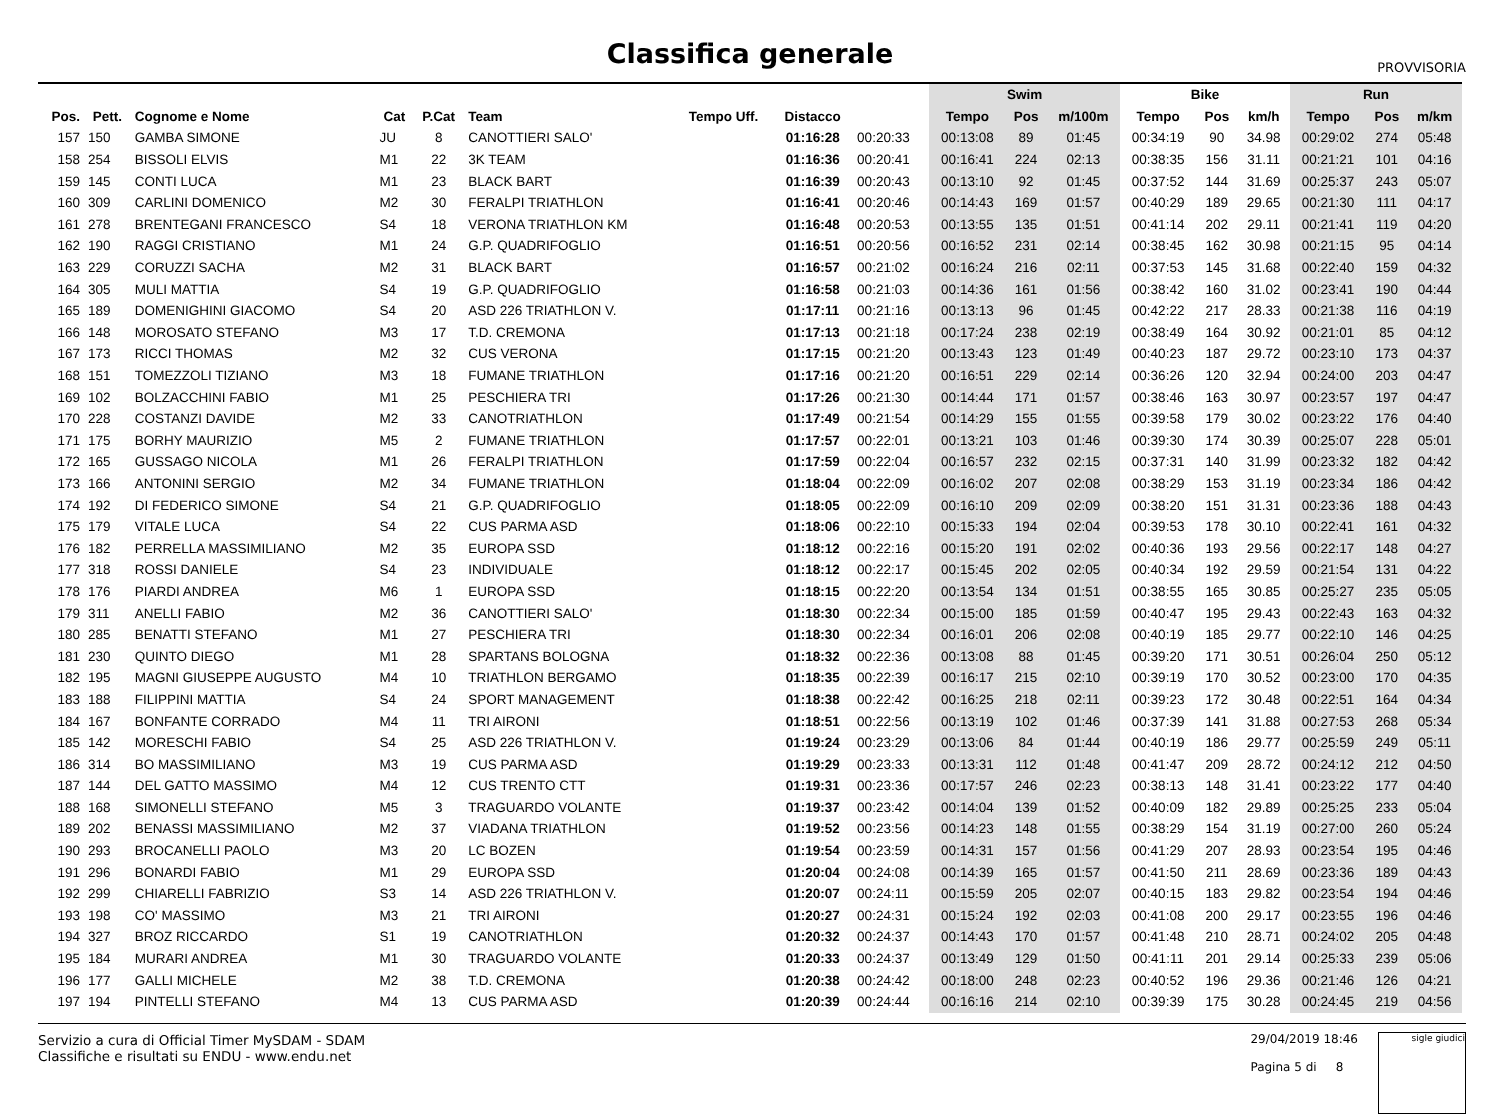Classifica generale
PROVVISORIA
| | | | | | | | | | Swim | | | Bike | | | Run | | |
| --- | --- | --- | --- | --- | --- | --- | --- | --- | --- | --- | --- | --- | --- | --- | --- | --- | --- |
| Pos. | Pett. | Cognome e Nome | Cat | P.Cat | Team | Tempo Uff. | Distacco | | Tempo | Pos | m/100m | Tempo | Pos | km/h | Tempo | Pos | m/km |
| 157 | 150 | GAMBA SIMONE | JU | 8 | CANOTTIERI SALO' | | 01:16:28 | 00:20:33 | 00:13:08 | 89 | 01:45 | 00:34:19 | 90 | 34.98 | 00:29:02 | 274 | 05:48 |
| 158 | 254 | BISSOLI ELVIS | M1 | 22 | 3K TEAM | | 01:16:36 | 00:20:41 | 00:16:41 | 224 | 02:13 | 00:38:35 | 156 | 31.11 | 00:21:21 | 101 | 04:16 |
| 159 | 145 | CONTI LUCA | M1 | 23 | BLACK BART | | 01:16:39 | 00:20:43 | 00:13:10 | 92 | 01:45 | 00:37:52 | 144 | 31.69 | 00:25:37 | 243 | 05:07 |
| 160 | 309 | CARLINI DOMENICO | M2 | 30 | FERALPI TRIATHLON | | 01:16:41 | 00:20:46 | 00:14:43 | 169 | 01:57 | 00:40:29 | 189 | 29.65 | 00:21:30 | 111 | 04:17 |
| 161 | 278 | BRENTEGANI FRANCESCO | S4 | 18 | VERONA TRIATHLON KM | | 01:16:48 | 00:20:53 | 00:13:55 | 135 | 01:51 | 00:41:14 | 202 | 29.11 | 00:21:41 | 119 | 04:20 |
| 162 | 190 | RAGGI CRISTIANO | M1 | 24 | G.P. QUADRIFOGLIO | | 01:16:51 | 00:20:56 | 00:16:52 | 231 | 02:14 | 00:38:45 | 162 | 30.98 | 00:21:15 | 95 | 04:14 |
| 163 | 229 | CORUZZI SACHA | M2 | 31 | BLACK BART | | 01:16:57 | 00:21:02 | 00:16:24 | 216 | 02:11 | 00:37:53 | 145 | 31.68 | 00:22:40 | 159 | 04:32 |
| 164 | 305 | MULI MATTIA | S4 | 19 | G.P. QUADRIFOGLIO | | 01:16:58 | 00:21:03 | 00:14:36 | 161 | 01:56 | 00:38:42 | 160 | 31.02 | 00:23:41 | 190 | 04:44 |
| 165 | 189 | DOMENIGHINI GIACOMO | S4 | 20 | ASD 226 TRIATHLON V. | | 01:17:11 | 00:21:16 | 00:13:13 | 96 | 01:45 | 00:42:22 | 217 | 28.33 | 00:21:38 | 116 | 04:19 |
| 166 | 148 | MOROSATO STEFANO | M3 | 17 | T.D. CREMONA | | 01:17:13 | 00:21:18 | 00:17:24 | 238 | 02:19 | 00:38:49 | 164 | 30.92 | 00:21:01 | 85 | 04:12 |
| 167 | 173 | RICCI THOMAS | M2 | 32 | CUS VERONA | | 01:17:15 | 00:21:20 | 00:13:43 | 123 | 01:49 | 00:40:23 | 187 | 29.72 | 00:23:10 | 173 | 04:37 |
| 168 | 151 | TOMEZZOLI TIZIANO | M3 | 18 | FUMANE TRIATHLON | | 01:17:16 | 00:21:20 | 00:16:51 | 229 | 02:14 | 00:36:26 | 120 | 32.94 | 00:24:00 | 203 | 04:47 |
| 169 | 102 | BOLZACCHINI FABIO | M1 | 25 | PESCHIERA TRI | | 01:17:26 | 00:21:30 | 00:14:44 | 171 | 01:57 | 00:38:46 | 163 | 30.97 | 00:23:57 | 197 | 04:47 |
| 170 | 228 | COSTANZI DAVIDE | M2 | 33 | CANOTRIATHLON | | 01:17:49 | 00:21:54 | 00:14:29 | 155 | 01:55 | 00:39:58 | 179 | 30.02 | 00:23:22 | 176 | 04:40 |
| 171 | 175 | BORHY MAURIZIO | M5 | 2 | FUMANE TRIATHLON | | 01:17:57 | 00:22:01 | 00:13:21 | 103 | 01:46 | 00:39:30 | 174 | 30.39 | 00:25:07 | 228 | 05:01 |
| 172 | 165 | GUSSAGO NICOLA | M1 | 26 | FERALPI TRIATHLON | | 01:17:59 | 00:22:04 | 00:16:57 | 232 | 02:15 | 00:37:31 | 140 | 31.99 | 00:23:32 | 182 | 04:42 |
| 173 | 166 | ANTONINI SERGIO | M2 | 34 | FUMANE TRIATHLON | | 01:18:04 | 00:22:09 | 00:16:02 | 207 | 02:08 | 00:38:29 | 153 | 31.19 | 00:23:34 | 186 | 04:42 |
| 174 | 192 | DI FEDERICO SIMONE | S4 | 21 | G.P. QUADRIFOGLIO | | 01:18:05 | 00:22:09 | 00:16:10 | 209 | 02:09 | 00:38:20 | 151 | 31.31 | 00:23:36 | 188 | 04:43 |
| 175 | 179 | VITALE LUCA | S4 | 22 | CUS PARMA ASD | | 01:18:06 | 00:22:10 | 00:15:33 | 194 | 02:04 | 00:39:53 | 178 | 30.10 | 00:22:41 | 161 | 04:32 |
| 176 | 182 | PERRELLA MASSIMILIANO | M2 | 35 | EUROPA SSD | | 01:18:12 | 00:22:16 | 00:15:20 | 191 | 02:02 | 00:40:36 | 193 | 29.56 | 00:22:17 | 148 | 04:27 |
| 177 | 318 | ROSSI DANIELE | S4 | 23 | INDIVIDUALE | | 01:18:12 | 00:22:17 | 00:15:45 | 202 | 02:05 | 00:40:34 | 192 | 29.59 | 00:21:54 | 131 | 04:22 |
| 178 | 176 | PIARDI ANDREA | M6 | 1 | EUROPA SSD | | 01:18:15 | 00:22:20 | 00:13:54 | 134 | 01:51 | 00:38:55 | 165 | 30.85 | 00:25:27 | 235 | 05:05 |
| 179 | 311 | ANELLI FABIO | M2 | 36 | CANOTTIERI SALO' | | 01:18:30 | 00:22:34 | 00:15:00 | 185 | 01:59 | 00:40:47 | 195 | 29.43 | 00:22:43 | 163 | 04:32 |
| 180 | 285 | BENATTI STEFANO | M1 | 27 | PESCHIERA TRI | | 01:18:30 | 00:22:34 | 00:16:01 | 206 | 02:08 | 00:40:19 | 185 | 29.77 | 00:22:10 | 146 | 04:25 |
| 181 | 230 | QUINTO DIEGO | M1 | 28 | SPARTANS BOLOGNA | | 01:18:32 | 00:22:36 | 00:13:08 | 88 | 01:45 | 00:39:20 | 171 | 30.51 | 00:26:04 | 250 | 05:12 |
| 182 | 195 | MAGNI GIUSEPPE AUGUSTO | M4 | 10 | TRIATHLON BERGAMO | | 01:18:35 | 00:22:39 | 00:16:17 | 215 | 02:10 | 00:39:19 | 170 | 30.52 | 00:23:00 | 170 | 04:35 |
| 183 | 188 | FILIPPINI MATTIA | S4 | 24 | SPORT MANAGEMENT | | 01:18:38 | 00:22:42 | 00:16:25 | 218 | 02:11 | 00:39:23 | 172 | 30.48 | 00:22:51 | 164 | 04:34 |
| 184 | 167 | BONFANTE CORRADO | M4 | 11 | TRI AIRONI | | 01:18:51 | 00:22:56 | 00:13:19 | 102 | 01:46 | 00:37:39 | 141 | 31.88 | 00:27:53 | 268 | 05:34 |
| 185 | 142 | MORESCHI FABIO | S4 | 25 | ASD 226 TRIATHLON V. | | 01:19:24 | 00:23:29 | 00:13:06 | 84 | 01:44 | 00:40:19 | 186 | 29.77 | 00:25:59 | 249 | 05:11 |
| 186 | 314 | BO MASSIMILIANO | M3 | 19 | CUS PARMA ASD | | 01:19:29 | 00:23:33 | 00:13:31 | 112 | 01:48 | 00:41:47 | 209 | 28.72 | 00:24:12 | 212 | 04:50 |
| 187 | 144 | DEL GATTO MASSIMO | M4 | 12 | CUS TRENTO CTT | | 01:19:31 | 00:23:36 | 00:17:57 | 246 | 02:23 | 00:38:13 | 148 | 31.41 | 00:23:22 | 177 | 04:40 |
| 188 | 168 | SIMONELLI STEFANO | M5 | 3 | TRAGUARDO VOLANTE | | 01:19:37 | 00:23:42 | 00:14:04 | 139 | 01:52 | 00:40:09 | 182 | 29.89 | 00:25:25 | 233 | 05:04 |
| 189 | 202 | BENASSI MASSIMILIANO | M2 | 37 | VIADANA TRIATHLON | | 01:19:52 | 00:23:56 | 00:14:23 | 148 | 01:55 | 00:38:29 | 154 | 31.19 | 00:27:00 | 260 | 05:24 |
| 190 | 293 | BROCANELLI PAOLO | M3 | 20 | LC BOZEN | | 01:19:54 | 00:23:59 | 00:14:31 | 157 | 01:56 | 00:41:29 | 207 | 28.93 | 00:23:54 | 195 | 04:46 |
| 191 | 296 | BONARDI FABIO | M1 | 29 | EUROPA SSD | | 01:20:04 | 00:24:08 | 00:14:39 | 165 | 01:57 | 00:41:50 | 211 | 28.69 | 00:23:36 | 189 | 04:43 |
| 192 | 299 | CHIARELLI FABRIZIO | S3 | 14 | ASD 226 TRIATHLON V. | | 01:20:07 | 00:24:11 | 00:15:59 | 205 | 02:07 | 00:40:15 | 183 | 29.82 | 00:23:54 | 194 | 04:46 |
| 193 | 198 | CO' MASSIMO | M3 | 21 | TRI AIRONI | | 01:20:27 | 00:24:31 | 00:15:24 | 192 | 02:03 | 00:41:08 | 200 | 29.17 | 00:23:55 | 196 | 04:46 |
| 194 | 327 | BROZ RICCARDO | S1 | 19 | CANOTRIATHLON | | 01:20:32 | 00:24:37 | 00:14:43 | 170 | 01:57 | 00:41:48 | 210 | 28.71 | 00:24:02 | 205 | 04:48 |
| 195 | 184 | MURARI ANDREA | M1 | 30 | TRAGUARDO VOLANTE | | 01:20:33 | 00:24:37 | 00:13:49 | 129 | 01:50 | 00:41:11 | 201 | 29.14 | 00:25:33 | 239 | 05:06 |
| 196 | 177 | GALLI MICHELE | M2 | 38 | T.D. CREMONA | | 01:20:38 | 00:24:42 | 00:18:00 | 248 | 02:23 | 00:40:52 | 196 | 29.36 | 00:21:46 | 126 | 04:21 |
| 197 | 194 | PINTELLI STEFANO | M4 | 13 | CUS PARMA ASD | | 01:20:39 | 00:24:44 | 00:16:16 | 214 | 02:10 | 00:39:39 | 175 | 30.28 | 00:24:45 | 219 | 04:56 |
Servizio a cura di Official Timer MySDAM - SDAM
Classifiche e risultati su ENDU - www.endu.net
29/04/2019 18:46
Pagina 5 di 8
sigle giudici